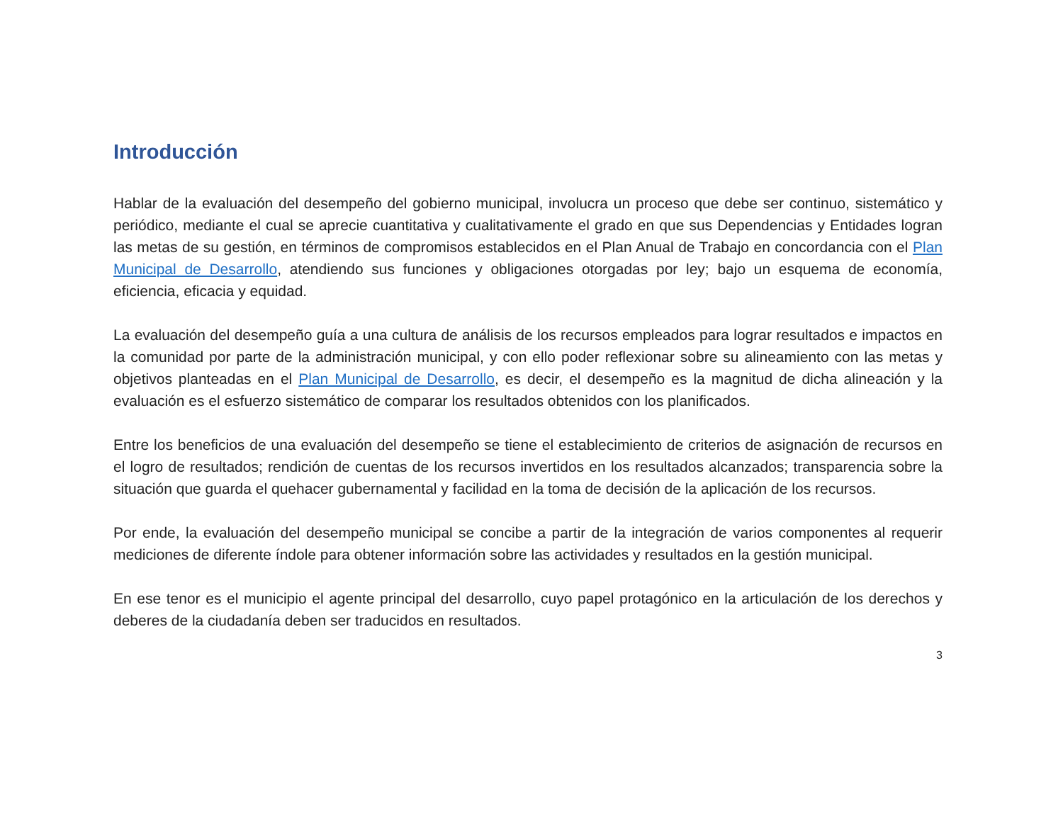Introducción
Hablar de la evaluación del desempeño del gobierno municipal, involucra un proceso que debe ser continuo, sistemático y periódico, mediante el cual se aprecie cuantitativa y cualitativamente el grado en que sus Dependencias y Entidades logran las metas de su gestión, en términos de compromisos establecidos en el Plan Anual de Trabajo en concordancia con el Plan Municipal de Desarrollo, atendiendo sus funciones y obligaciones otorgadas por ley; bajo un esquema de economía, eficiencia, eficacia y equidad.
La evaluación del desempeño guía a una cultura de análisis de los recursos empleados para lograr resultados e impactos en la comunidad por parte de la administración municipal, y con ello poder reflexionar sobre su alineamiento con las metas y objetivos planteadas en el Plan Municipal de Desarrollo, es decir, el desempeño es la magnitud de dicha alineación y la evaluación es el esfuerzo sistemático de comparar los resultados obtenidos con los planificados.
Entre los beneficios de una evaluación del desempeño se tiene el establecimiento de criterios de asignación de recursos en el logro de resultados; rendición de cuentas de los recursos invertidos en los resultados alcanzados; transparencia sobre la situación que guarda el quehacer gubernamental y facilidad en la toma de decisión de la aplicación de los recursos.
Por ende, la evaluación del desempeño municipal se concibe a partir de la integración de varios componentes al requerir mediciones de diferente índole para obtener información sobre las actividades y resultados en la gestión municipal.
En ese tenor es el municipio el agente principal del desarrollo, cuyo papel protagónico en la articulación de los derechos y deberes de la ciudadanía deben ser traducidos en resultados.
3